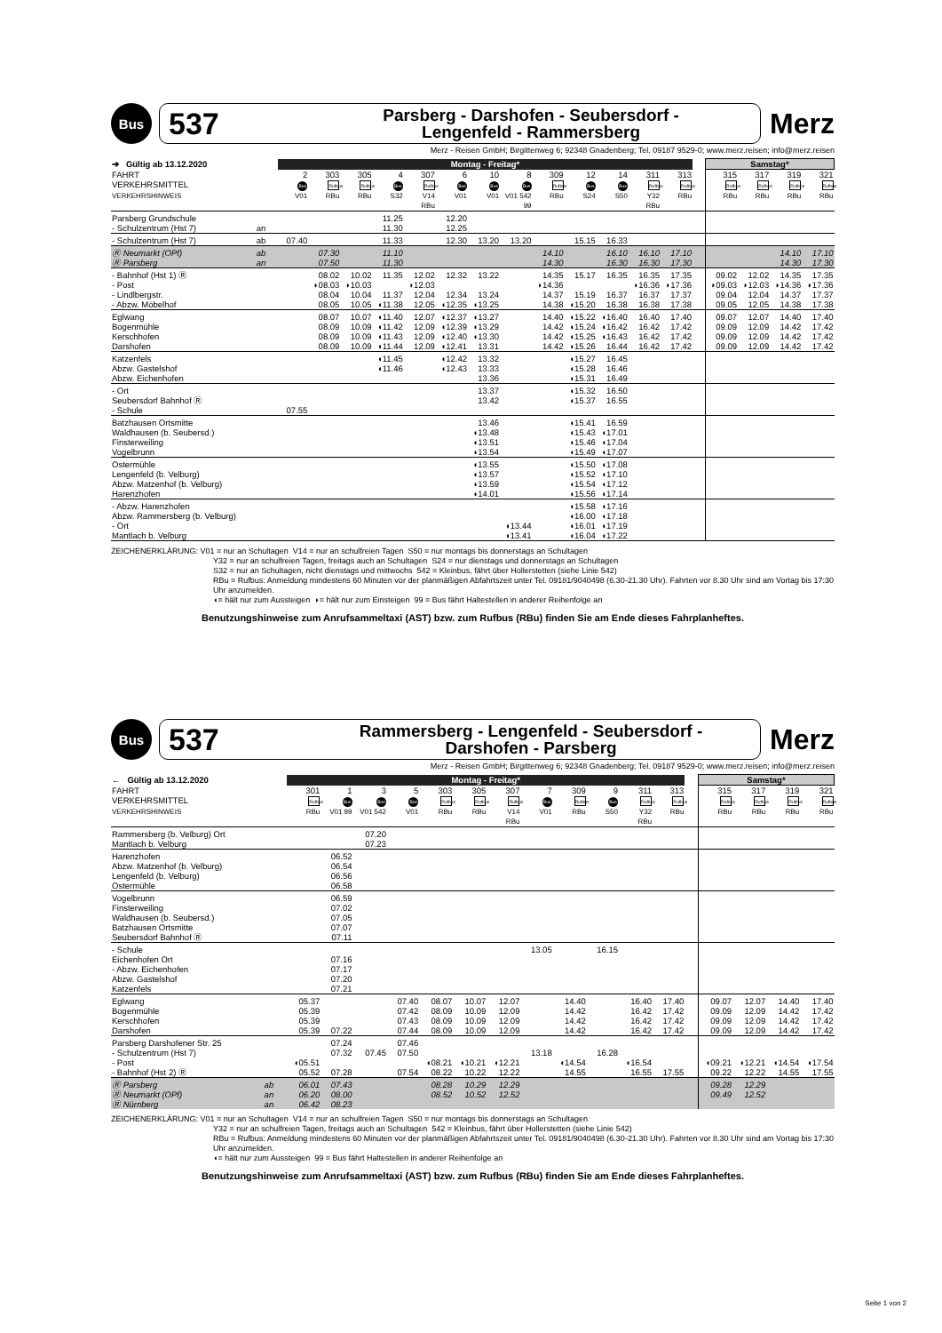Bus
537
Parsberg - Darshofen - Seubersdorf -
Lengenfeld - Rammersberg
Merz
Merz - Reisen GmbH; Birgittenweg 6; 92348 Gnadenberg; Tel. 09187 9529-0; www.merz.reisen; info@merz.reisen
| ➔ Gültig ab 13.12.2020 | | Montag - Freitag* | | | | | | | | | | | | | | Samstag* | | | |
| --- | --- | --- | --- | --- | --- | --- | --- | --- | --- | --- | --- | --- | --- | --- | --- | --- | --- | --- | --- |
| FAHRT | | 2 | 303 | 305 | 4 | 307 | 6 | 10 | 8 | 309 | 12 | 14 | 311 | 313 | | 315 | 317 | 319 | 321 |
| VERKEHRSMITTEL | | Bus | Rufbus | Rufbus | Bus | Rufbus | Bus | Bus | Bus | Rufbus | Bus | Bus | Rufbus | Rufbus | | Rufbus | Rufbus | Rufbus | Rufbus |
| VERKEHRSHINWEIS | | V01 | RBu | RBu | S32 | V14 RBu | V01 | V01 | V01 542 99 | RBu | S24 | S50 | Y32 RBu | RBu | | RBu | RBu | RBu | RBu |
| Parsberg Grundschule | | | | | 11.25 | | 12.20 | | | | | | | | | | | | |
| - Schulzentrum (Hst 7) | an | | | | 11.30 | | 12.25 | | | | | | | | | | | | |
| - Schulzentrum (Hst 7) | ab | 07.40 | | | 11.33 | | 12.30 | 13.20 | 13.20 | | 15.15 | 16.33 | | | | | | | |
| Ⓡ Neumarkt (OPf) | ab | | 07.30 | | 11.10 | | | | | 14.10 | | 16.10 | 16.10 | 17.10 | | | | 14.10 | 17.10 |
| Ⓡ Parsberg | an | | 07.50 | | 11.30 | | | | | 14.30 | | 16.30 | 16.30 | 17.30 | | | | 14.30 | 17.30 |
| - Bahnhof (Hst 1) Ⓡ | | | 08.02 | 10.02 | 11.35 | 12.02 | 12.32 | 13.22 | | 14.35 | 15.17 | 16.35 | 16.35 | 17.35 | | 09.02 | 12.02 | 14.35 | 17.35 |
| - Post | | | ◗08.03 | ◗10.03 | | ◗12.03 | | | | ◗14.36 | | | ◗16.36 | ◗17.36 | | ◗09.03 | ◗12.03 | ◗14.36 | ◗17.36 |
| - Lindlbergstr. | | | 08.04 | 10.04 | 11.37 | 12.04 | 12.34 | 13.24 | | 14.37 | 15.19 | 16.37 | 16.37 | 17.37 | | 09.04 | 12.04 | 14.37 | 17.37 |
| - Abzw. Möbelhof | | | 08.05 | 10.05 | ◖11.38 | 12.05 | ◖12.35 | ◖13.25 | | 14.38 | ◖15.20 | 16.38 | 16.38 | 17.38 | | 09.05 | 12.05 | 14.38 | 17.38 |
| Eglwang | | | 08.07 | 10.07 | ◖11.40 | 12.07 | ◖12.37 | ◖13.27 | | 14.40 | ◖15.22 | ◖16.40 | 16.40 | 17.40 | | 09.07 | 12.07 | 14.40 | 17.40 |
| Bogenmühle | | | 08.09 | 10.09 | ◖11.42 | 12.09 | ◖12.39 | ◖13.29 | | 14.42 | ◖15.24 | ◖16.42 | 16.42 | 17.42 | | 09.09 | 12.09 | 14.42 | 17.42 |
| Kerschhofen | | | 08.09 | 10.09 | ◖11.43 | 12.09 | ◖12.40 | ◖13.30 | | 14.42 | ◖15.25 | ◖16.43 | 16.42 | 17.42 | | 09.09 | 12.09 | 14.42 | 17.42 |
| Darshofen | | | 08.09 | 10.09 | ◖11.44 | 12.09 | ◖12.41 | 13.31 | | 14.42 | ◖15.26 | 16.44 | 16.42 | 17.42 | | 09.09 | 12.09 | 14.42 | 17.42 |
| Katzenfels | | | | | ◖11.45 | | ◖12.42 | 13.32 | | | ◖15.27 | 16.45 | | | | | | | |
| Abzw. Gastelshof | | | | | ◖11.46 | | ◖12.43 | 13.33 | | | ◖15.28 | 16.46 | | | | | | | |
| Abzw. Eichenhofen | | | | | | | | 13.36 | | | ◖15.31 | 16.49 | | | | | | | |
| - Ort | | | | | | | | 13.37 | | | ◖15.32 | 16.50 | | | | | | | |
| Seubersdorf Bahnhof Ⓡ | | | | | | | | 13.42 | | | ◖15.37 | 16.55 | | | | | | | |
| - Schule | | 07.55 | | | | | | | | | | | | | | | | | |
| Batzhausen Ortsmitte | | | | | | | | 13.46 | | | ◖15.41 | 16.59 | | | | | | | |
| Waldhausen (b. Seubersd.) | | | | | | | | ◖13.48 | | | ◖15.43 | ◖17.01 | | | | | | | |
| Finsterweiling | | | | | | | | ◖13.51 | | | ◖15.46 | ◖17.04 | | | | | | | |
| Vogelbrunn | | | | | | | | ◖13.54 | | | ◖15.49 | ◖17.07 | | | | | | | |
| Ostermühle | | | | | | | | ◖13.55 | | | ◖15.50 | ◖17.08 | | | | | | | |
| Lengenfeld (b. Velburg) | | | | | | | | ◖13.57 | | | ◖15.52 | ◖17.10 | | | | | | | |
| Abzw. Matzenhof (b. Velburg) | | | | | | | | ◖13.59 | | | ◖15.54 | ◖17.12 | | | | | | | |
| Harenzhofen | | | | | | | | ◖14.01 | | | ◖15.56 | ◖17.14 | | | | | | | |
| - Abzw. Harenzhofen | | | | | | | | | | | ◖15.58 | ◖17.16 | | | | | | | |
| Abzw. Rammersberg (b. Velburg) | | | | | | | | | | | ◖16.00 | ◖17.18 | | | | | | | |
| - Ort | | | | | | | | | ◖13.44 | | ◖16.01 | ◖17.19 | | | | | | | |
| Mantlach b. Velburg | | | | | | | | | ◖13.41 | | ◖16.04 | ◖17.22 | | | | | | | |
ZEICHENERKLÄRUNG: V01 = nur an Schultagen V14 = nur an schulfreien Tagen S50 = nur montags bis donnerstags an Schultagen
Y32 = nur an schulfreien Tagen, freitags auch an Schultagen S24 = nur dienstags und donnerstags an Schultagen
S32 = nur an Schultagen, nicht dienstags und mittwochs 542 = Kleinbus, fährt über Hollerstetten (siehe Linie 542)
RBu = Rufbus: Anmeldung mindestens 60 Minuten vor der planmäßigen Abfahrtszeit unter Tel. 09181/9040498 (6.30-21.30 Uhr). Fahrten vor 8.30 Uhr sind am Vortag bis 17:30 Uhr anzumelden.
◖= hält nur zum Aussteigen ◗= hält nur zum Einsteigen 99 = Bus fährt Haltestellen in anderer Reihenfolge an
Benutzungshinweise zum Anrufsammeltaxi (AST) bzw. zum Rufbus (RBu) finden Sie am Ende dieses Fahrplanheftes.
Bus
537
Rammersberg - Lengenfeld - Seubersdorf -
Darshofen - Parsberg
Merz
Merz - Reisen GmbH; Birgittenweg 6; 92348 Gnadenberg; Tel. 09187 9529-0; www.merz.reisen; info@merz.reisen
| ← Gültig ab 13.12.2020 | | Montag - Freitag* | | | | | | | | | | | | | Samstag* | | | |
| --- | --- | --- | --- | --- | --- | --- | --- | --- | --- | --- | --- | --- | --- | --- | --- | --- | --- | --- |
| FAHRT | | 301 | 1 | 3 | 5 | 303 | 305 | 307 | 7 | 309 | 9 | 311 | 313 | | 315 | 317 | 319 | 321 |
| VERKEHRSMITTEL | | Rufbus | Bus | Bus | Bus | Rufbus | Rufbus | Rufbus | Bus | Rufbus | Bus | Rufbus | Rufbus | | Rufbus | Rufbus | Rufbus | Rufbus |
| VERKEHRSHINWEIS | | RBu | V01 99 | V01 542 | V01 | RBu | RBu | V14 RBu | V01 | RBu | S50 | Y32 RBu | RBu | | RBu | RBu | RBu | RBu |
| Rammersberg (b. Velburg) Ort | | | | 07.20 | | | | | | | | | | | | | | |
| Mantlach b. Velburg | | | | 07.23 | | | | | | | | | | | | | | |
| Harenzhofen | | | 06.52 | | | | | | | | | | | | | | | |
| Abzw. Matzenhof (b. Velburg) | | | 06.54 | | | | | | | | | | | | | | | |
| Lengenfeld (b. Velburg) | | | 06.56 | | | | | | | | | | | | | | | |
| Ostermühle | | | 06.58 | | | | | | | | | | | | | | | |
| Vogelbrunn | | | 06.59 | | | | | | | | | | | | | | | |
| Finsterweiling | | | 07.02 | | | | | | | | | | | | | | | |
| Waldhausen (b. Seubersd.) | | | 07.05 | | | | | | | | | | | | | | | |
| Batzhausen Ortsmitte | | | 07.07 | | | | | | | | | | | | | | | |
| Seubersdorf Bahnhof Ⓡ | | | 07.11 | | | | | | | | | | | | | | | |
| - Schule | | | | | | | | | 13.05 | | 16.15 | | | | | | | |
| Eichenhofen Ort | | | 07.16 | | | | | | | | | | | | | | | |
| - Abzw. Eichenhofen | | | 07.17 | | | | | | | | | | | | | | | |
| Abzw. Gastelshof | | | 07.20 | | | | | | | | | | | | | | | |
| Katzenfels | | | 07.21 | | | | | | | | | | | | | | | |
| Eglwang | | 05.37 | | | 07.40 | 08.07 | 10.07 | 12.07 | | 14.40 | | 16.40 | 17.40 | | 09.07 | 12.07 | 14.40 | 17.40 |
| Bogenmühle | | 05.39 | | | 07.42 | 08.09 | 10.09 | 12.09 | | 14.42 | | 16.42 | 17.42 | | 09.09 | 12.09 | 14.42 | 17.42 |
| Kerschhofen | | 05.39 | | | 07.43 | 08.09 | 10.09 | 12.09 | | 14.42 | | 16.42 | 17.42 | | 09.09 | 12.09 | 14.42 | 17.42 |
| Darshofen | | 05.39 | 07.22 | | 07.44 | 08.09 | 10.09 | 12.09 | | 14.42 | | 16.42 | 17.42 | | 09.09 | 12.09 | 14.42 | 17.42 |
| Parsberg Darshofener Str. 25 | | | 07.24 | | 07.46 | | | | | | | | | | | | | |
| - Schulzentrum (Hst 7) | | | 07.32 | 07.45 | 07.50 | | | | 13.18 | | 16.28 | | | | | | | |
| - Post | | ◖05.51 | | | | ◖08.21 | ◖10.21 | ◖12.21 | | ◖14.54 | | ◖16.54 | | | ◖09.21 | ◖12.21 | ◖14.54 | ◖17.54 |
| - Bahnhof (Hst 2) Ⓡ | | 05.52 | 07.28 | | 07.54 | 08.22 | 10.22 | 12.22 | | 14.55 | | 16.55 | 17.55 | | 09.22 | 12.22 | 14.55 | 17.55 |
| Ⓡ Parsberg | ab | 06.01 | 07.43 | | | 08.28 | 10.29 | 12.29 | | | | | | | 09.28 | 12.29 | | |
| Ⓡ Neumarkt (OPf) | an | 06.20 | 08.00 | | | 08.52 | 10.52 | 12.52 | | | | | | | 09.49 | 12.52 | | |
| Ⓡ Nürnberg | an | 06.42 | 08.23 | | | | | | | | | | | | | | | |
ZEICHENERKLÄRUNG: V01 = nur an Schultagen V14 = nur an schulfreien Tagen S50 = nur montags bis donnerstags an Schultagen
Y32 = nur an schulfreien Tagen, freitags auch an Schultagen 542 = Kleinbus, fährt über Hollerstetten (siehe Linie 542)
RBu = Rufbus: Anmeldung mindestens 60 Minuten vor der planmäßigen Abfahrtszeit unter Tel. 09181/9040498 (6.30-21.30 Uhr). Fahrten vor 8.30 Uhr sind am Vortag bis 17:30 Uhr anzumelden.
◖= hält nur zum Aussteigen 99 = Bus fährt Haltestellen in anderer Reihenfolge an
Benutzungshinweise zum Anrufsammeltaxi (AST) bzw. zum Rufbus (RBu) finden Sie am Ende dieses Fahrplanheftes.
Seite 1 von 2